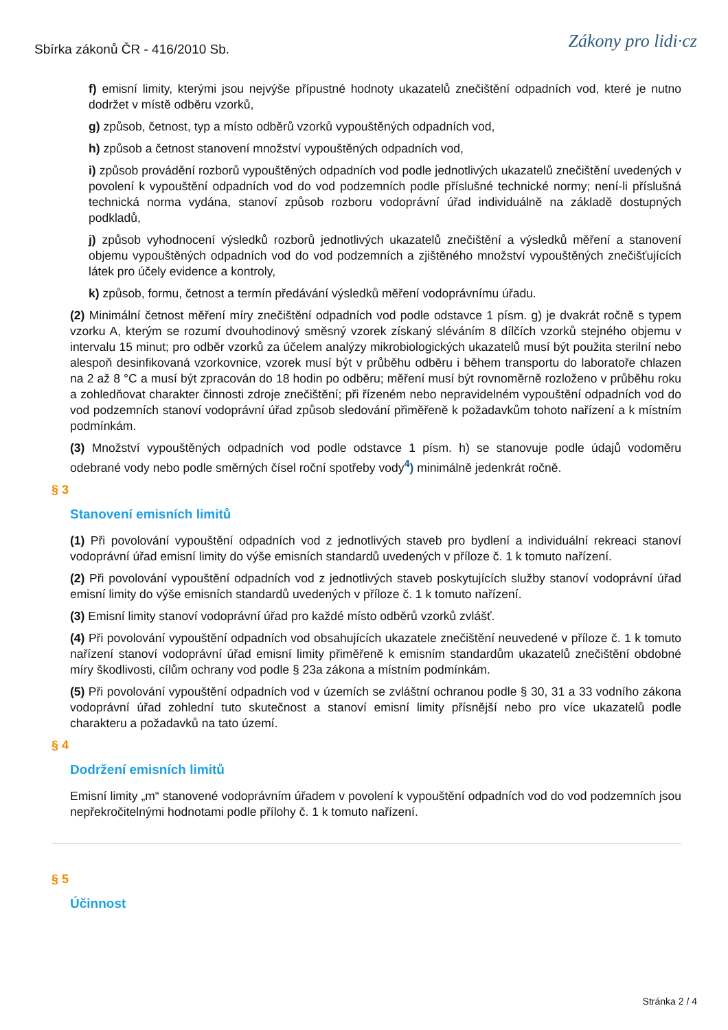Sbírka zákonů ČR - 416/2010 Sb.
Zákony pro lidi·cz
f) emisní limity, kterými jsou nejvýše přípustné hodnoty ukazatelů znečištění odpadních vod, které je nutno dodržet v místě odběru vzorků,
g) způsob, četnost, typ a místo odběrů vzorků vypouštěných odpadních vod,
h) způsob a četnost stanovení množství vypouštěných odpadních vod,
i) způsob provádění rozborů vypouštěných odpadních vod podle jednotlivých ukazatelů znečištění uvedených v povolení k vypouštění odpadních vod do vod podzemních podle příslušné technické normy; není-li příslušná technická norma vydána, stanoví způsob rozboru vodoprávní úřad individuálně na základě dostupných podkladů,
j) způsob vyhodnocení výsledků rozborů jednotlivých ukazatelů znečištění a výsledků měření a stanovení objemu vypouštěných odpadních vod do vod podzemních a zjištěného množství vypouštěných znečišťujících látek pro účely evidence a kontroly,
k) způsob, formu, četnost a termín předávání výsledků měření vodoprávnímu úřadu.
(2) Minimální četnost měření míry znečištění odpadních vod podle odstavce 1 písm. g) je dvakrát ročně s typem vzorku A, kterým se rozumí dvouhodinový směsný vzorek získaný sléváním 8 dílčích vzorků stejného objemu v intervalu 15 minut; pro odběr vzorků za účelem analýzy mikrobiologických ukazatelů musí být použita sterilní nebo alespoň desinfikovaná vzorkovnice, vzorek musí být v průběhu odběru i během transportu do laboratoře chlazen na 2 až 8 °C a musí být zpracován do 18 hodin po odběru; měření musí být rovnoměrně rozloženo v průběhu roku a zohledňovat charakter činnosti zdroje znečištění; při řízeném nebo nepravidelném vypouštění odpadních vod do vod podzemních stanoví vodoprávní úřad způsob sledování přiměřeně k požadavkům tohoto nařízení a k místním podmínkám.
(3) Množství vypouštěných odpadních vod podle odstavce 1 písm. h) se stanovuje podle údajů vodoměru odebrané vody nebo podle směrných čísel roční spotřeby vody<sup>4</sup>) minimálně jedenkrát ročně.
§ 3
Stanovení emisních limitů
(1) Při povolování vypouštění odpadních vod z jednotlivých staveb pro bydlení a individuální rekreaci stanoví vodoprávní úřad emisní limity do výše emisních standardů uvedených v příloze č. 1 k tomuto nařízení.
(2) Při povolování vypouštění odpadních vod z jednotlivých staveb poskytujících služby stanoví vodoprávní úřad emisní limity do výše emisních standardů uvedených v příloze č. 1 k tomuto nařízení.
(3) Emisní limity stanoví vodoprávní úřad pro každé místo odběrů vzorků zvlášť.
(4) Při povolování vypouštění odpadních vod obsahujících ukazatele znečištění neuvedené v příloze č. 1 k tomuto nařízení stanoví vodoprávní úřad emisní limity přiměřeně k emisním standardům ukazatelů znečištění obdobné míry škodlivosti, cílům ochrany vod podle § 23a zákona a místním podmínkám.
(5) Při povolování vypouštění odpadních vod v územích se zvláštní ochranou podle § 30, 31 a 33 vodního zákona vodoprávní úřad zohlední tuto skutečnost a stanoví emisní limity přísnější nebo pro více ukazatelů podle charakteru a požadavků na tato území.
§ 4
Dodržení emisních limitů
Emisní limity „m“ stanovené vodoprávním úřadem v povolení k vypouštění odpadních vod do vod podzemních jsou nepřekročitelnými hodnotami podle přílohy č. 1 k tomuto nařízení.
§ 5
Účinnost
Stránka 2 / 4